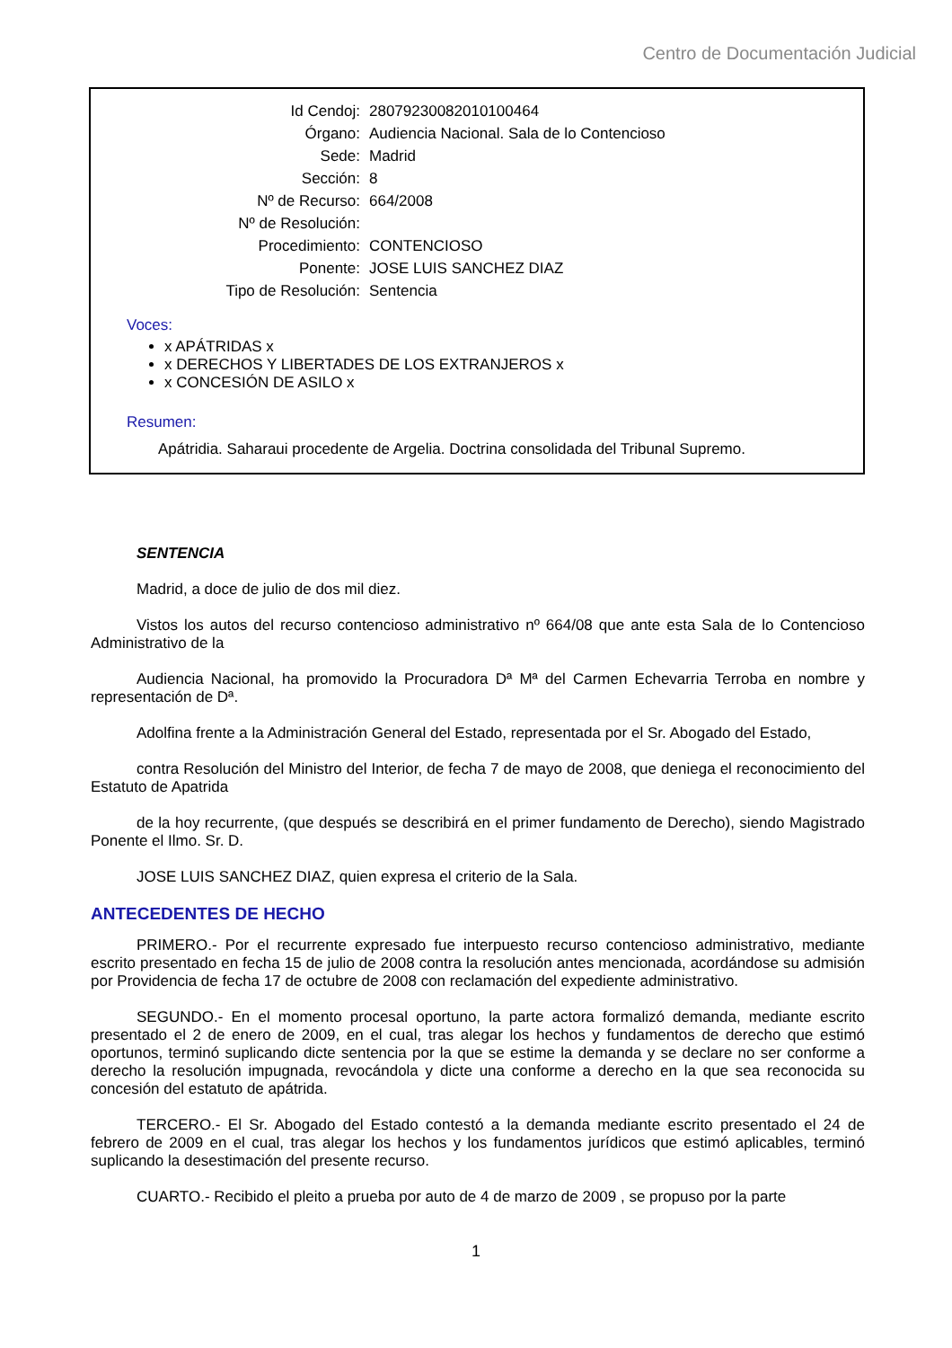Centro de Documentación Judicial
| Id Cendoj: | 28079230082010100464 |
| Órgano: | Audiencia Nacional. Sala de lo Contencioso |
| Sede: | Madrid |
| Sección: | 8 |
| Nº de Recurso: | 664/2008 |
| Nº de Resolución: | |
| Procedimiento: | CONTENCIOSO |
| Ponente: | JOSE LUIS SANCHEZ DIAZ |
| Tipo de Resolución: | Sentencia |
Voces:
x APÁTRIDAS x
x DERECHOS Y LIBERTADES DE LOS EXTRANJEROS x
x CONCESIÓN DE ASILO x
Resumen:
Apátridia. Saharaui procedente de Argelia. Doctrina consolidada del Tribunal Supremo.
SENTENCIA
Madrid, a doce de julio de dos mil diez.
Vistos los autos del recurso contencioso administrativo nº 664/08 que ante esta Sala de lo Contencioso Administrativo de la
Audiencia Nacional, ha promovido la Procuradora Dª Mª del Carmen Echevarria Terroba en nombre y representación de Dª.
Adolfina frente a la Administración General del Estado, representada por el Sr. Abogado del Estado,
contra Resolución del Ministro del Interior, de fecha 7 de mayo de 2008, que deniega el reconocimiento del Estatuto de Apatrida
de la hoy recurrente, (que después se describirá en el primer fundamento de Derecho), siendo Magistrado Ponente el Ilmo. Sr. D.
JOSE LUIS SANCHEZ DIAZ, quien expresa el criterio de la Sala.
ANTECEDENTES DE HECHO
PRIMERO.- Por el recurrente expresado fue interpuesto recurso contencioso administrativo, mediante escrito presentado en fecha 15 de julio de 2008 contra la resolución antes mencionada, acordándose su admisión por Providencia de fecha 17 de octubre de 2008 con reclamación del expediente administrativo.
SEGUNDO.- En el momento procesal oportuno, la parte actora formalizó demanda, mediante escrito presentado el 2 de enero de 2009, en el cual, tras alegar los hechos y fundamentos de derecho que estimó oportunos, terminó suplicando dicte sentencia por la que se estime la demanda y se declare no ser conforme a derecho la resolución impugnada, revocándola y dicte una conforme a derecho en la que sea reconocida su concesión del estatuto de apátrida.
TERCERO.- El Sr. Abogado del Estado contestó a la demanda mediante escrito presentado el 24 de febrero de 2009 en el cual, tras alegar los hechos y los fundamentos jurídicos que estimó aplicables, terminó suplicando la desestimación del presente recurso.
CUARTO.- Recibido el pleito a prueba por auto de 4 de marzo de 2009 , se propuso por la parte
1